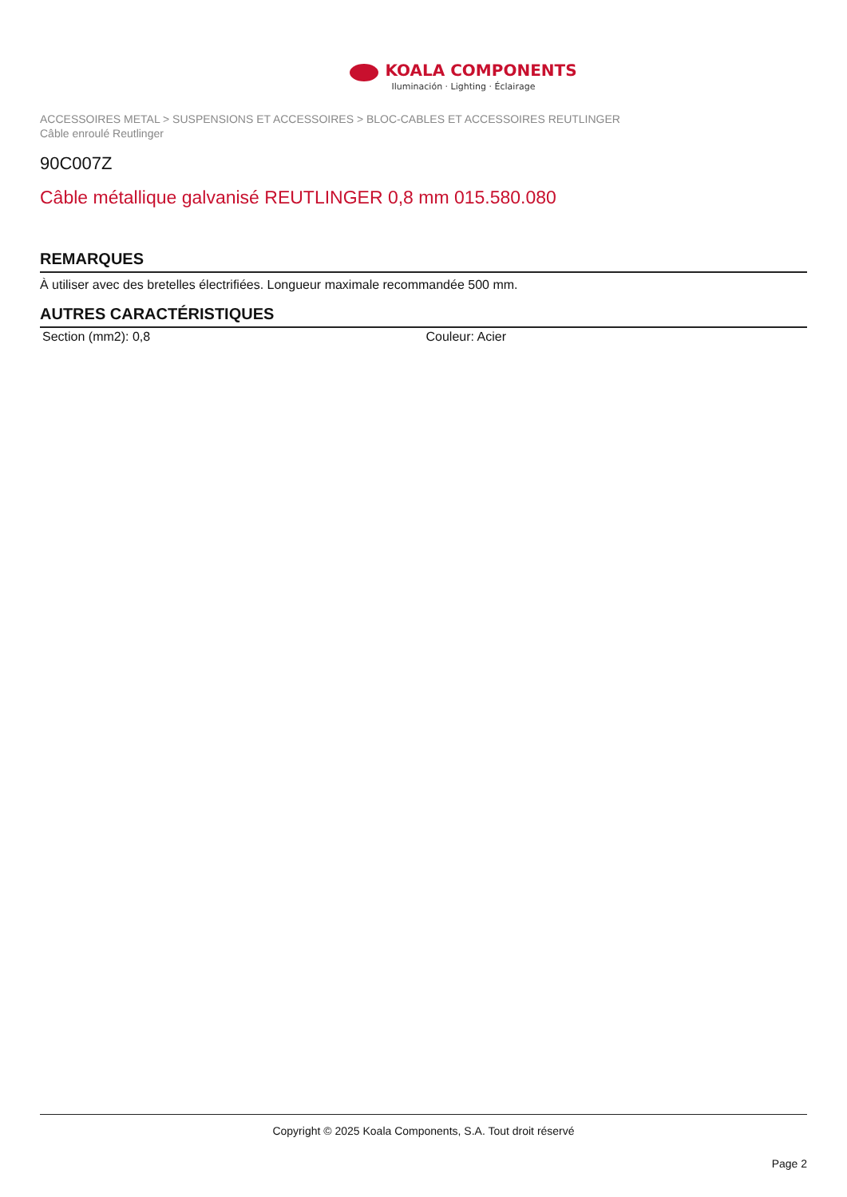KOALA COMPONENTS
Iluminación · Lighting · Éclairage
ACCESSOIRES METAL > SUSPENSIONS ET ACCESSOIRES > BLOC-CABLES ET ACCESSOIRES REUTLINGER
Câble enroulé Reutlinger
90C007Z
Câble métallique galvanisé REUTLINGER 0,8 mm 015.580.080
REMARQUES
À utiliser avec des bretelles électrifiées. Longueur maximale recommandée 500 mm.
AUTRES CARACTÉRISTIQUES
| Section (mm2): 0,8 | Couleur: Acier |
Copyright © 2025 Koala Components, S.A. Tout droit réservé
Page 2